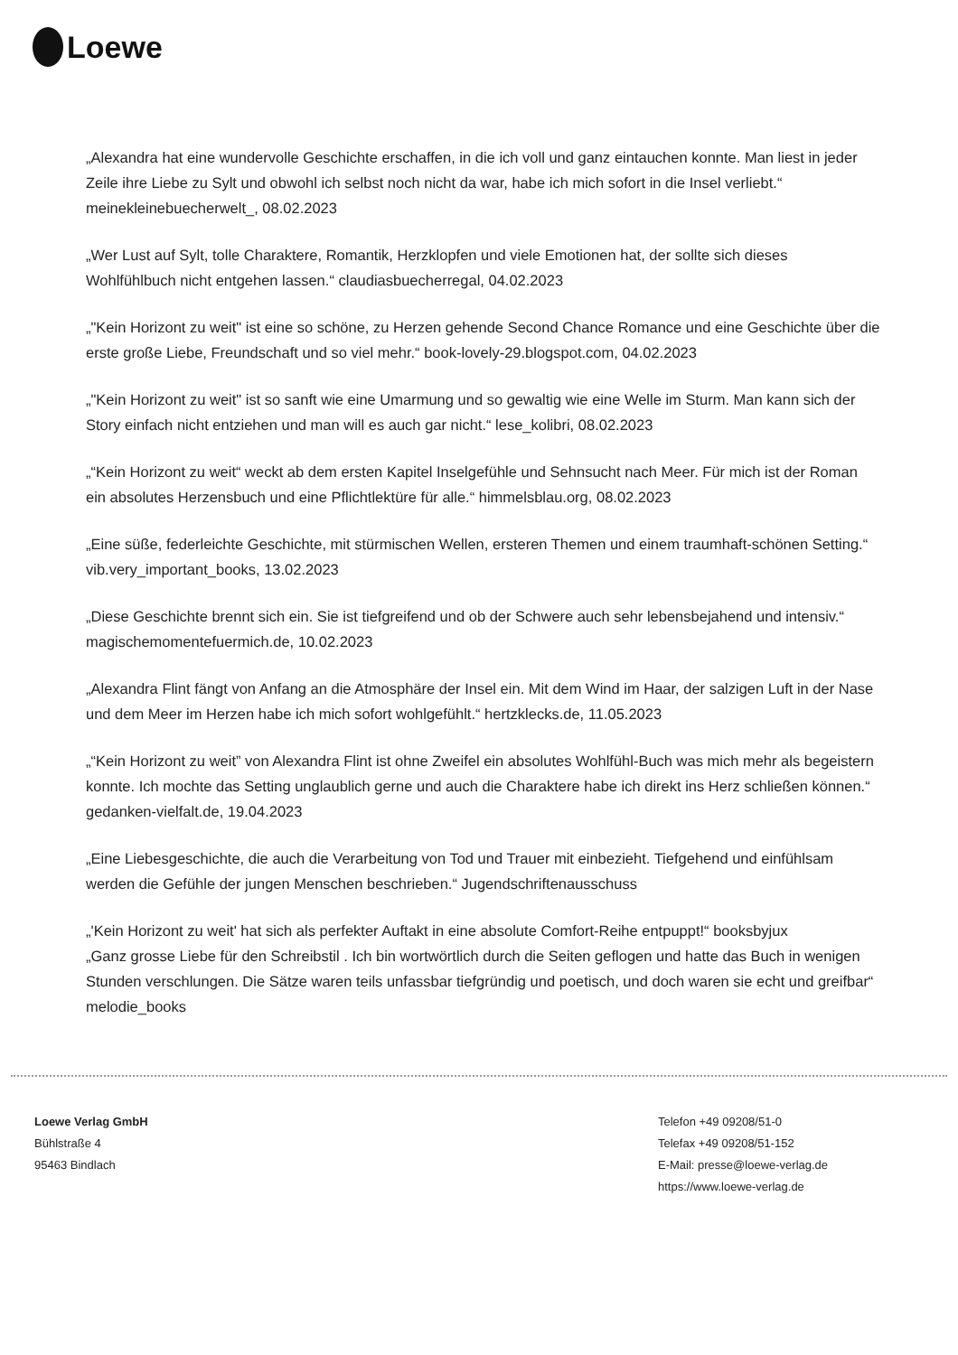Loewe
„Alexandra hat eine wundervolle Geschichte erschaffen, in die ich voll und ganz eintauchen konnte. Man liest in jeder Zeile ihre Liebe zu Sylt und obwohl ich selbst noch nicht da war, habe ich mich sofort in die Insel verliebt.“ meinekleinebuecherwelt_, 08.02.2023
„Wer Lust auf Sylt, tolle Charaktere, Romantik, Herzklopfen und viele Emotionen hat, der sollte sich dieses Wohlfühlbuch nicht entgehen lassen.“ claudiasbuecherregal, 04.02.2023
„"Kein Horizont zu weit" ist eine so schöne, zu Herzen gehende Second Chance Romance und eine Geschichte über die erste große Liebe, Freundschaft und so viel mehr.“ book-lovely-29.blogspot.com, 04.02.2023
„"Kein Horizont zu weit" ist so sanft wie eine Umarmung und so gewaltig wie eine Welle im Sturm. Man kann sich der Story einfach nicht entziehen und man will es auch gar nicht.“ lese_kolibri, 08.02.2023
„“Kein Horizont zu weit“ weckt ab dem ersten Kapitel Inselgefühle und Sehnsucht nach Meer. Für mich ist der Roman ein absolutes Herzensbuch und eine Pflichtlektüre für alle.“ himmelsblau.org, 08.02.2023
„Eine süße, federleichte Geschichte, mit stürmischen Wellen, ersteren Themen und einem traumhaft-schönen Setting.“ vib.very_important_books, 13.02.2023
„Diese Geschichte brennt sich ein. Sie ist tiefgreifend und ob der Schwere auch sehr lebensbejahend und intensiv.“ magischemomentefuermich.de, 10.02.2023
„Alexandra Flint fängt von Anfang an die Atmosphäre der Insel ein. Mit dem Wind im Haar, der salzigen Luft in der Nase und dem Meer im Herzen habe ich mich sofort wohlgefühlt.“ hertzklecks.de, 11.05.2023
„“Kein Horizont zu weit” von Alexandra Flint ist ohne Zweifel ein absolutes Wohlfühl-Buch was mich mehr als begeistern konnte. Ich mochte das Setting unglaublich gerne und auch die Charaktere habe ich direkt ins Herz schließen können.“ gedanken-vielfalt.de, 19.04.2023
„Eine Liebesgeschichte, die auch die Verarbeitung von Tod und Trauer mit einbezieht. Tiefgehend und einfühlsam werden die Gefühle der jungen Menschen beschrieben.“ Jugendschriftenausschuss
„'Kein Horizont zu weit' hat sich als perfekter Auftakt in eine absolute Comfort-Reihe entpuppt!“ booksbyjux
„Ganz grosse Liebe für den Schreibstil . Ich bin wortwörtlich durch die Seiten geflogen und hatte das Buch in wenigen Stunden verschlungen. Die Sätze waren teils unfassbar tiefgründig und poetisch, und doch waren sie echt und greifbar“ melodie_books
Loewe Verlag GmbH
Bühlstraße 4
95463 Bindlach
Telefon +49 09208/51-0
Telefax +49 09208/51-152
E-Mail: presse@loewe-verlag.de
https://www.loewe-verlag.de